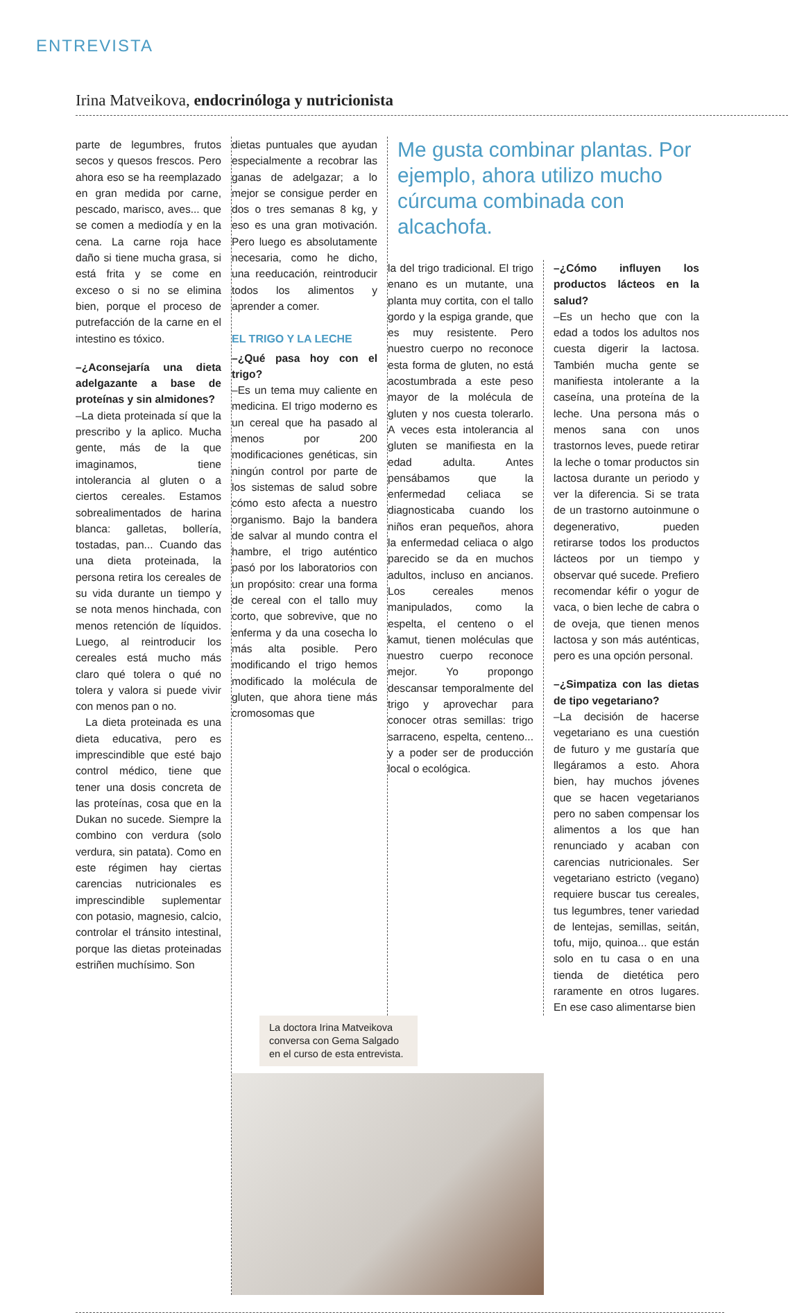ENTREVISTA
Irina Matveikova, endocrinóloga y nutricionista
parte de legumbres, frutos secos y quesos frescos. Pero ahora eso se ha reemplazado en gran medida por carne, pescado, marisco, aves... que se comen a mediodía y en la cena. La carne roja hace daño si tiene mucha grasa, si está frita y se come en exceso o si no se elimina bien, porque el proceso de putrefacción de la carne en el intestino es tóxico.
–¿Aconsejaría una dieta adelgazante a base de proteínas y sin almidones?
–La dieta proteinada sí que la prescribo y la aplico. Mucha gente, más de la que imaginamos, tiene intolerancia al gluten o a ciertos cereales. Estamos sobrealimentados de harina blanca: galletas, bollería, tostadas, pan... Cuando das una dieta proteinada, la persona retira los cereales de su vida durante un tiempo y se nota menos hinchada, con menos retención de líquidos. Luego, al reintroducir los cereales está mucho más claro qué tolera o qué no tolera y valora si puede vivir con menos pan o no.
La dieta proteinada es una dieta educativa, pero es imprescindible que esté bajo control médico, tiene que tener una dosis concreta de las proteínas, cosa que en la Dukan no sucede. Siempre la combino con verdura (solo verdura, sin patata). Como en este régimen hay ciertas carencias nutricionales es imprescindible suplementar con potasio, magnesio, calcio, controlar el tránsito intestinal, porque las dietas proteinadas estriñen muchísimo. Son
dietas puntuales que ayudan especialmente a recobrar las ganas de adelgazar; a lo mejor se consigue perder en dos o tres semanas 8 kg, y eso es una gran motivación. Pero luego es absolutamente necesaria, como he dicho, una reeducación, reintroducir todos los alimentos y aprender a comer.
EL TRIGO Y LA LECHE
–¿Qué pasa hoy con el trigo?
–Es un tema muy caliente en medicina. El trigo moderno es un cereal que ha pasado al menos por 200 modificaciones genéticas, sin ningún control por parte de los sistemas de salud sobre cómo esto afecta a nuestro organismo. Bajo la bandera de salvar al mundo contra el hambre, el trigo auténtico pasó por los laboratorios con un propósito: crear una forma de cereal con el tallo muy corto, que sobrevive, que no enferma y da una cosecha lo más alta posible. Pero modificando el trigo hemos modificado la molécula de gluten, que ahora tiene más cromosomas que
Me gusta combinar plantas. Por ejemplo, ahora utilizo mucho cúrcuma combinada con alcachofa.
la del trigo tradicional. El trigo enano es un mutante, una planta muy cortita, con el tallo gordo y la espiga grande, que es muy resistente. Pero nuestro cuerpo no reconoce esta forma de gluten, no está acostumbrada a este peso mayor de la molécula de gluten y nos cuesta tolerarlo. A veces esta intolerancia al gluten se manifiesta en la edad adulta. Antes pensábamos que la enfermedad celiaca se diagnosticaba cuando los niños eran pequeños, ahora la enfermedad celiaca o algo parecido se da en muchos adultos, incluso en ancianos. Los cereales menos manipulados, como la espelta, el centeno o el kamut, tienen moléculas que nuestro cuerpo reconoce mejor. Yo propongo descansar temporalmente del trigo y aprovechar para conocer otras semillas: trigo sarraceno, espelta, centeno... y a poder ser de producción local o ecológica.
–¿Cómo influyen los productos lácteos en la salud?
–Es un hecho que con la edad a todos los adultos nos cuesta digerir la lactosa. También mucha gente se manifiesta intolerante a la caseína, una proteína de la leche. Una persona más o menos sana con unos trastornos leves, puede retirar la leche o tomar productos sin lactosa durante un periodo y ver la diferencia. Si se trata de un trastorno autoinmune o degenerativo, pueden retirarse todos los productos lácteos por un tiempo y observar qué sucede. Prefiero recomendar kéfir o yogur de vaca, o bien leche de cabra o de oveja, que tienen menos lactosa y son más auténticas, pero es una opción personal.
–¿Simpatiza con las dietas de tipo vegetariano?
–La decisión de hacerse vegetariano es una cuestión de futuro y me gustaría que llegáramos a esto. Ahora bien, hay muchos jóvenes que se hacen vegetarianos pero no saben compensar los alimentos a los que han renunciado y acaban con carencias nutricionales. Ser vegetariano estricto (vegano) requiere buscar tus cereales, tus legumbres, tener variedad de lentejas, semillas, seitán, tofu, mijo, quinoa... que están solo en tu casa o en una tienda de dietética pero raramente en otros lugares. En ese caso alimentarse bien
La doctora Irina Matveikova conversa con Gema Salgado en el curso de esta entrevista.